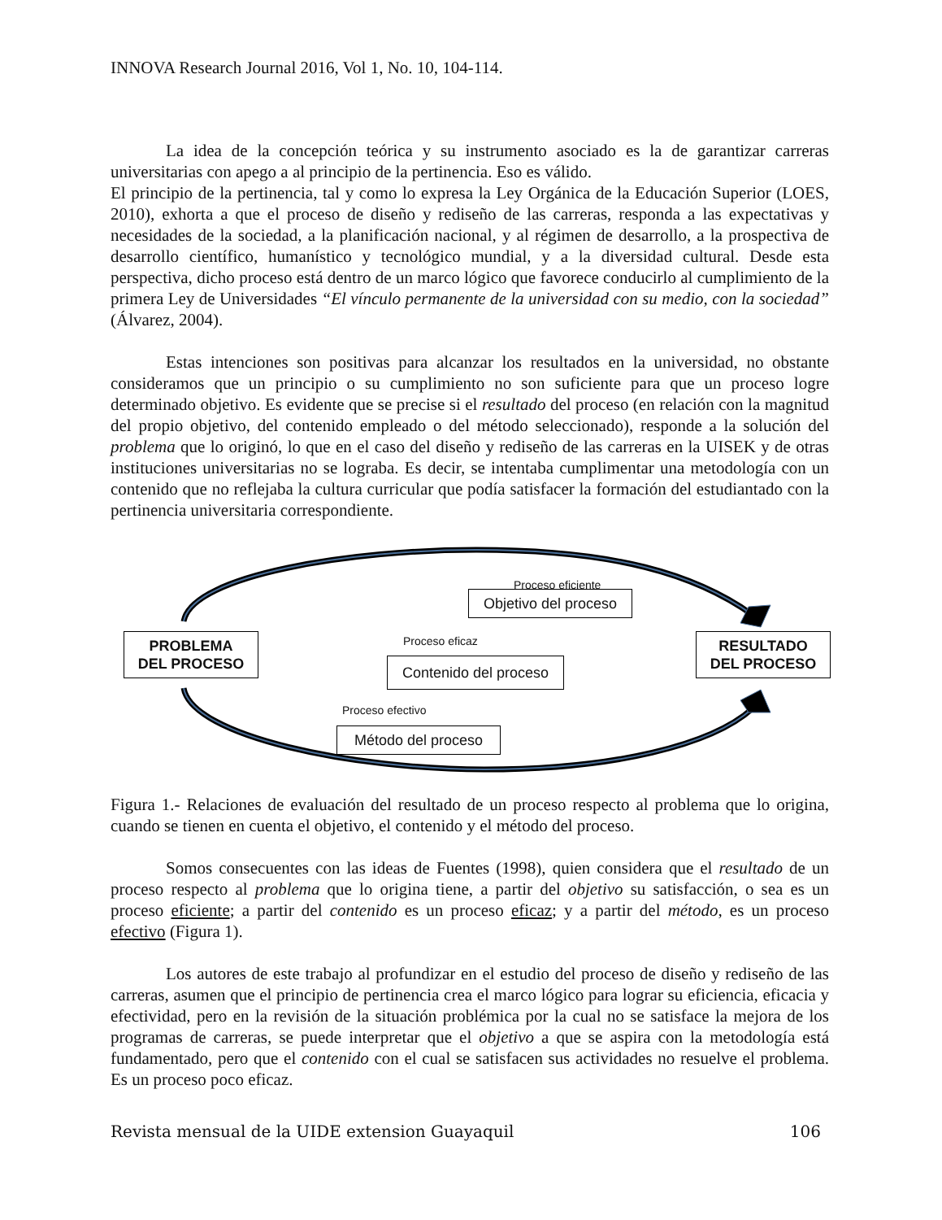INNOVA Research Journal 2016, Vol 1, No. 10, 104-114.
La idea de la concepción teórica y su instrumento asociado es la de garantizar carreras universitarias con apego a al principio de la pertinencia. Eso es válido.
El principio de la pertinencia, tal y como lo expresa la Ley Orgánica de la Educación Superior (LOES, 2010), exhorta a que el proceso de diseño y rediseño de las carreras, responda a las expectativas y necesidades de la sociedad, a la planificación nacional, y al régimen de desarrollo, a la prospectiva de desarrollo científico, humanístico y tecnológico mundial, y a la diversidad cultural. Desde esta perspectiva, dicho proceso está dentro de un marco lógico que favorece conducirlo al cumplimiento de la primera Ley de Universidades “El vínculo permanente de la universidad con su medio, con la sociedad” (Álvarez, 2004).
Estas intenciones son positivas para alcanzar los resultados en la universidad, no obstante consideramos que un principio o su cumplimiento no son suficiente para que un proceso logre determinado objetivo. Es evidente que se precise si el resultado del proceso (en relación con la magnitud del propio objetivo, del contenido empleado o del método seleccionado), responde a la solución del problema que lo originó, lo que en el caso del diseño y rediseño de las carreras en la UISEK y de otras instituciones universitarias no se lograba. Es decir, se intentaba cumplimentar una metodología con un contenido que no reflejaba la cultura curricular que podía satisfacer la formación del estudiantado con la pertinencia universitaria correspondiente.
Proceso eficiente
Objetivo del proceso
Proceso eficaz
PROBLEMA
DEL PROCESO
Contenido del proceso
RESULTADO
DEL PROCESO
Proceso efectivo
Método del proceso
Figura 1.- Relaciones de evaluación del resultado de un proceso respecto al problema que lo origina, cuando se tienen en cuenta el objetivo, el contenido y el método del proceso.
Somos consecuentes con las ideas de Fuentes (1998), quien considera que el resultado de un proceso respecto al problema que lo origina tiene, a partir del objetivo su satisfacción, o sea es un proceso eficiente; a partir del contenido es un proceso eficaz; y a partir del método, es un proceso efectivo (Figura 1).
Los autores de este trabajo al profundizar en el estudio del proceso de diseño y rediseño de las carreras, asumen que el principio de pertinencia crea el marco lógico para lograr su eficiencia, eficacia y efectividad, pero en la revisión de la situación problémica por la cual no se satisface la mejora de los programas de carreras, se puede interpretar que el objetivo a que se aspira con la metodología está fundamentado, pero que el contenido con el cual se satisfacen sus actividades no resuelve el problema. Es un proceso poco eficaz.
Revista mensual de la UIDE extension Guayaquil 106